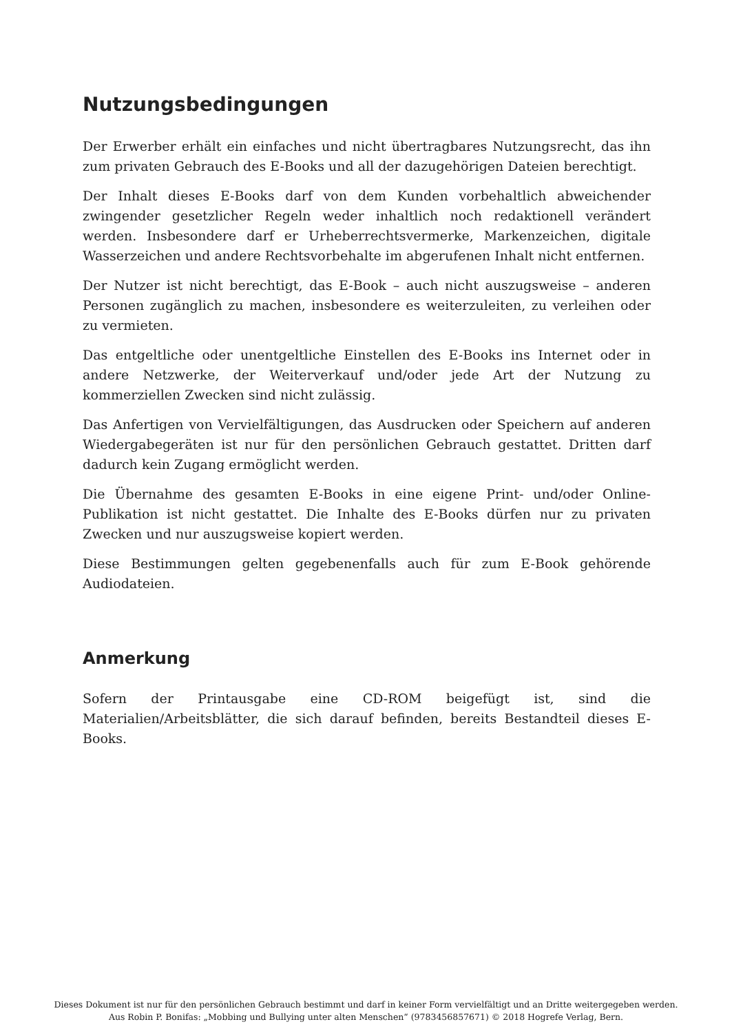Nutzungsbedingungen
Der Erwerber erhält ein einfaches und nicht übertragbares Nutzungsrecht, das ihn zum privaten Gebrauch des E-Books und all der dazugehörigen Dateien berechtigt.
Der Inhalt dieses E-Books darf von dem Kunden vorbehaltlich abweichender zwingender gesetzlicher Regeln weder inhaltlich noch redaktionell verändert werden. Insbesondere darf er Urheberrechtsvermerke, Markenzeichen, digitale Wasserzeichen und andere Rechtsvorbehalte im abgerufenen Inhalt nicht entfernen.
Der Nutzer ist nicht berechtigt, das E-Book – auch nicht auszugsweise – anderen Personen zugänglich zu machen, insbesondere es weiterzuleiten, zu verleihen oder zu vermieten.
Das entgeltliche oder unentgeltliche Einstellen des E-Books ins Internet oder in andere Netzwerke, der Weiterverkauf und/oder jede Art der Nutzung zu kommerziellen Zwecken sind nicht zulässig.
Das Anfertigen von Vervielfältigungen, das Ausdrucken oder Speichern auf anderen Wiedergabegeräten ist nur für den persönlichen Gebrauch gestattet. Dritten darf dadurch kein Zugang ermöglicht werden.
Die Übernahme des gesamten E-Books in eine eigene Print- und/oder Online-Publikation ist nicht gestattet. Die Inhalte des E-Books dürfen nur zu privaten Zwecken und nur auszugsweise kopiert werden.
Diese Bestimmungen gelten gegebenenfalls auch für zum E-Book gehörende Audiodateien.
Anmerkung
Sofern der Printausgabe eine CD-ROM beigefügt ist, sind die Materialien/Arbeitsblätter, die sich darauf befinden, bereits Bestandteil dieses E-Books.
Dieses Dokument ist nur für den persönlichen Gebrauch bestimmt und darf in keiner Form vervielfältigt und an Dritte weitergegeben werden.
Aus Robin P. Bonifas: „Mobbing und Bullying unter alten Menschen“ (9783456857671) © 2018 Hogrefe Verlag, Bern.